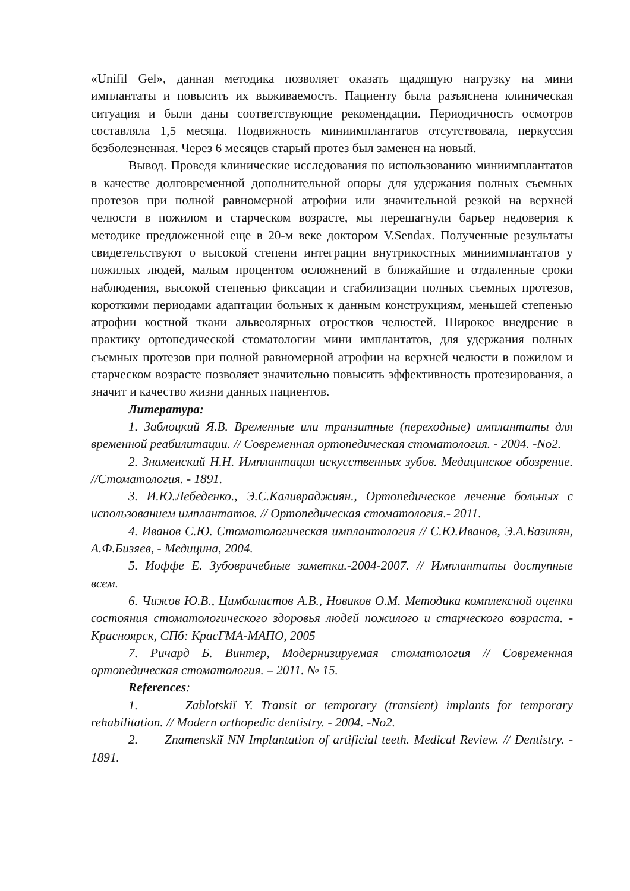«Unifil Gel», данная методика позволяет оказать щадящую нагрузку на мини имплантаты и повысить их выживаемость. Пациенту была разъяснена клиническая ситуация и были даны соответствующие рекомендации. Периодичность осмотров составляла 1,5 месяца. Подвижность миниимплантатов отсутствовала, перкуссия безболезненная. Через 6 месяцев старый протез был заменен на новый.
Вывод. Проведя клинические исследования по использованию миниимплантатов в качестве долговременной дополнительной опоры для удержания полных съемных протезов при полной равномерной атрофии или значительной резкой на верхней челюсти в пожилом и старческом возрасте, мы перешагнули барьер недоверия к методике предложенной еще в 20-м веке доктором V.Sendax. Полученные результаты свидетельствуют о высокой степени интеграции внутрикостных миниимплантатов у пожилых людей, малым процентом осложнений в ближайшие и отдаленные сроки наблюдения, высокой степенью фиксации и стабилизации полных съемных протезов, короткими периодами адаптации больных к данным конструкциям, меньшей степенью атрофии костной ткани альвеолярных отростков челюстей. Широкое внедрение в практику ортопедической стоматологии мини имплантатов, для удержания полных съемных протезов при полной равномерной атрофии на верхней челюсти в пожилом и старческом возрасте позволяет значительно повысить эффективность протезирования, а значит и качество жизни данных пациентов.
Литература:
1. Заблоцкий Я.В. Временные или транзитные (переходные) имплантаты для временной реабилитации. // Современная ортопедическая стоматология. - 2004. -No2.
2. Знаменский Н.Н. Имплантация искусственных зубов. Медицинское обозрение. //Стоматология. - 1891.
3. И.Ю.Лебеденко., Э.С.Каливраджиян., Ортопедическое лечение больных с использованием имплантатов. // Ортопедическая стоматология.- 2011.
4. Иванов С.Ю. Стоматологическая имплантология // С.Ю.Иванов, Э.А.Базикян, А.Ф.Бизяев, - Медицина, 2004.
5. Иоффе Е. Зубоврачебные заметки.-2004-2007. // Имплантаты доступные всем.
6. Чижов Ю.В., Цимбалистов А.В., Новиков О.М. Методика комплексной оценки состояния стоматологического здоровья людей пожилого и старческого возраста. - Красноярск, СПб: КрасГМА-МАПО, 2005
7. Ричард Б. Винтер, Модернизируемая стоматология // Современная ортопедическая стоматология. – 2011. № 15.
References:
1. Zablotskiĭ Y. Transit or temporary (transient) implants for temporary rehabilitation. // Modern orthopedic dentistry. - 2004. -No2.
2. Znamenskiĭ NN Implantation of artificial teeth. Medical Review. // Dentistry. - 1891.